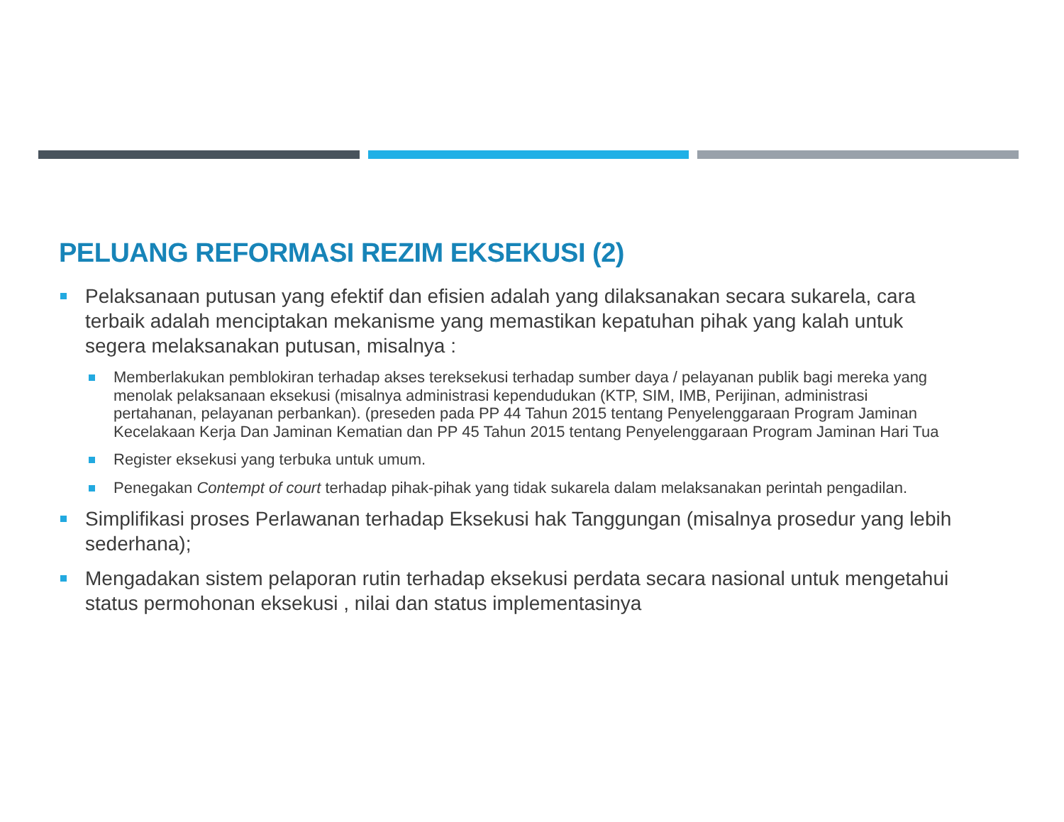PELUANG REFORMASI REZIM EKSEKUSI (2)
Pelaksanaan putusan yang efektif dan efisien adalah yang dilaksanakan secara sukarela, cara terbaik adalah menciptakan mekanisme yang memastikan kepatuhan pihak yang kalah untuk segera melaksanakan putusan, misalnya :
Memberlakukan pemblokiran terhadap akses tereksekusi terhadap sumber daya / pelayanan publik bagi mereka yang menolak pelaksanaan eksekusi (misalnya administrasi kependudukan (KTP, SIM, IMB, Perijinan, administrasi pertahanan, pelayanan perbankan). (preseden pada PP 44 Tahun 2015 tentang Penyelenggaraan Program Jaminan Kecelakaan Kerja Dan Jaminan Kematian dan PP 45 Tahun 2015 tentang Penyelenggaraan Program Jaminan Hari Tua
Register eksekusi yang terbuka untuk umum.
Penegakan Contempt of court terhadap pihak-pihak yang tidak sukarela dalam melaksanakan perintah pengadilan.
Simplifikasi proses Perlawanan terhadap Eksekusi hak Tanggungan (misalnya prosedur yang lebih sederhana);
Mengadakan sistem pelaporan rutin terhadap eksekusi perdata secara nasional untuk mengetahui status permohonan eksekusi , nilai dan status implementasinya